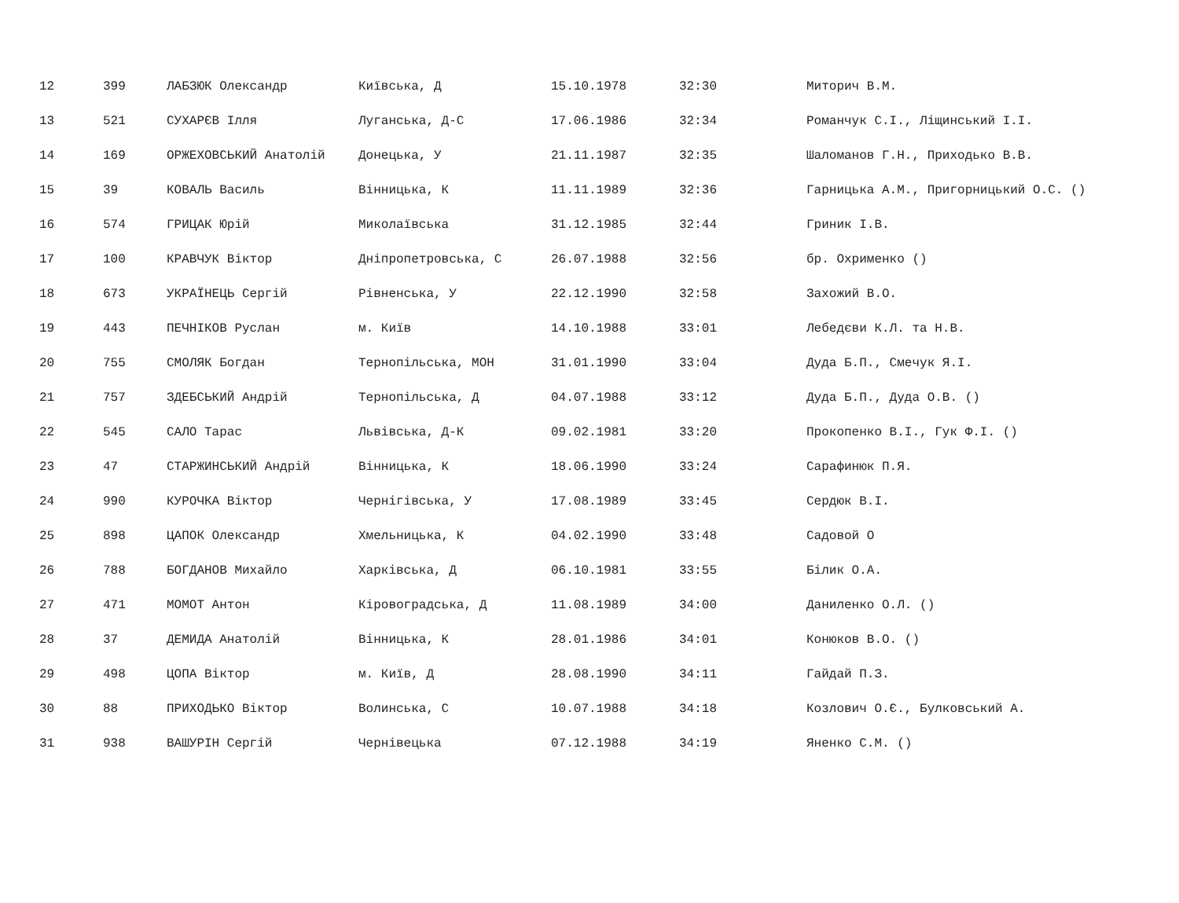| 12 | 399 | ЛАБЗЮК Олександр | Київська, Д | 15.10.1978 | 32:30 | Миторич В.М. |
| 13 | 521 | СУХАРЄВ Ілля | Луганська, Д-С | 17.06.1986 | 32:34 | Романчук С.І., Ліщинський І.І. |
| 14 | 169 | ОРЖЕХОВСЬКИЙ Анатолій | Донецька, У | 21.11.1987 | 32:35 | Шаломанов Г.Н., Приходько В.В. |
| 15 | 39 | КОВАЛЬ Василь | Вінницька, К | 11.11.1989 | 32:36 | Гарницька А.М., Пригорницький О.С. () |
| 16 | 574 | ГРИЦАК Юрій | Миколаївська | 31.12.1985 | 32:44 | Гриник І.В. |
| 17 | 100 | КРАВЧУК Віктор | Дніпропетровська, С | 26.07.1988 | 32:56 | бр. Охрименко () |
| 18 | 673 | УКРАЇНЕЦЬ Сергій | Рівненська, У | 22.12.1990 | 32:58 | Захожий В.О. |
| 19 | 443 | ПЕЧНІКОВ Руслан | м. Київ | 14.10.1988 | 33:01 | Лебедєви К.Л. та Н.В. |
| 20 | 755 | СМОЛЯК Богдан | Тернопільська, МОН | 31.01.1990 | 33:04 | Дуда Б.П., Смечук Я.І. |
| 21 | 757 | ЗДЕБСЬКИЙ Андрій | Тернопільська, Д | 04.07.1988 | 33:12 | Дуда Б.П., Дуда О.В. () |
| 22 | 545 | САЛО Тарас | Львівська, Д-К | 09.02.1981 | 33:20 | Прокопенко В.І., Гук Ф.І. () |
| 23 | 47 | СТАРЖИНСЬКИЙ Андрій | Вінницька, К | 18.06.1990 | 33:24 | Сарафинюк П.Я. |
| 24 | 990 | КУРОЧКА Віктор | Чернігівська, У | 17.08.1989 | 33:45 | Сердюк В.І. |
| 25 | 898 | ЦАПОК Олександр | Хмельницька, К | 04.02.1990 | 33:48 | Садовой О |
| 26 | 788 | БОГДАНОВ Михайло | Харківська, Д | 06.10.1981 | 33:55 | Білик О.А. |
| 27 | 471 | МОМОТ Антон | Кіровоградська, Д | 11.08.1989 | 34:00 | Даниленко О.Л. () |
| 28 | 37 | ДЕМИДА Анатолій | Вінницька, К | 28.01.1986 | 34:01 | Конюков В.О. () |
| 29 | 498 | ЦОПА Віктор | м. Київ, Д | 28.08.1990 | 34:11 | Гайдай П.З. |
| 30 | 88 | ПРИХОДЬКО Віктор | Волинська, С | 10.07.1988 | 34:18 | Козлович О.Є., Булковський А. |
| 31 | 938 | ВАШУРІН Сергій | Чернівецька | 07.12.1988 | 34:19 | Яненко С.М. () |